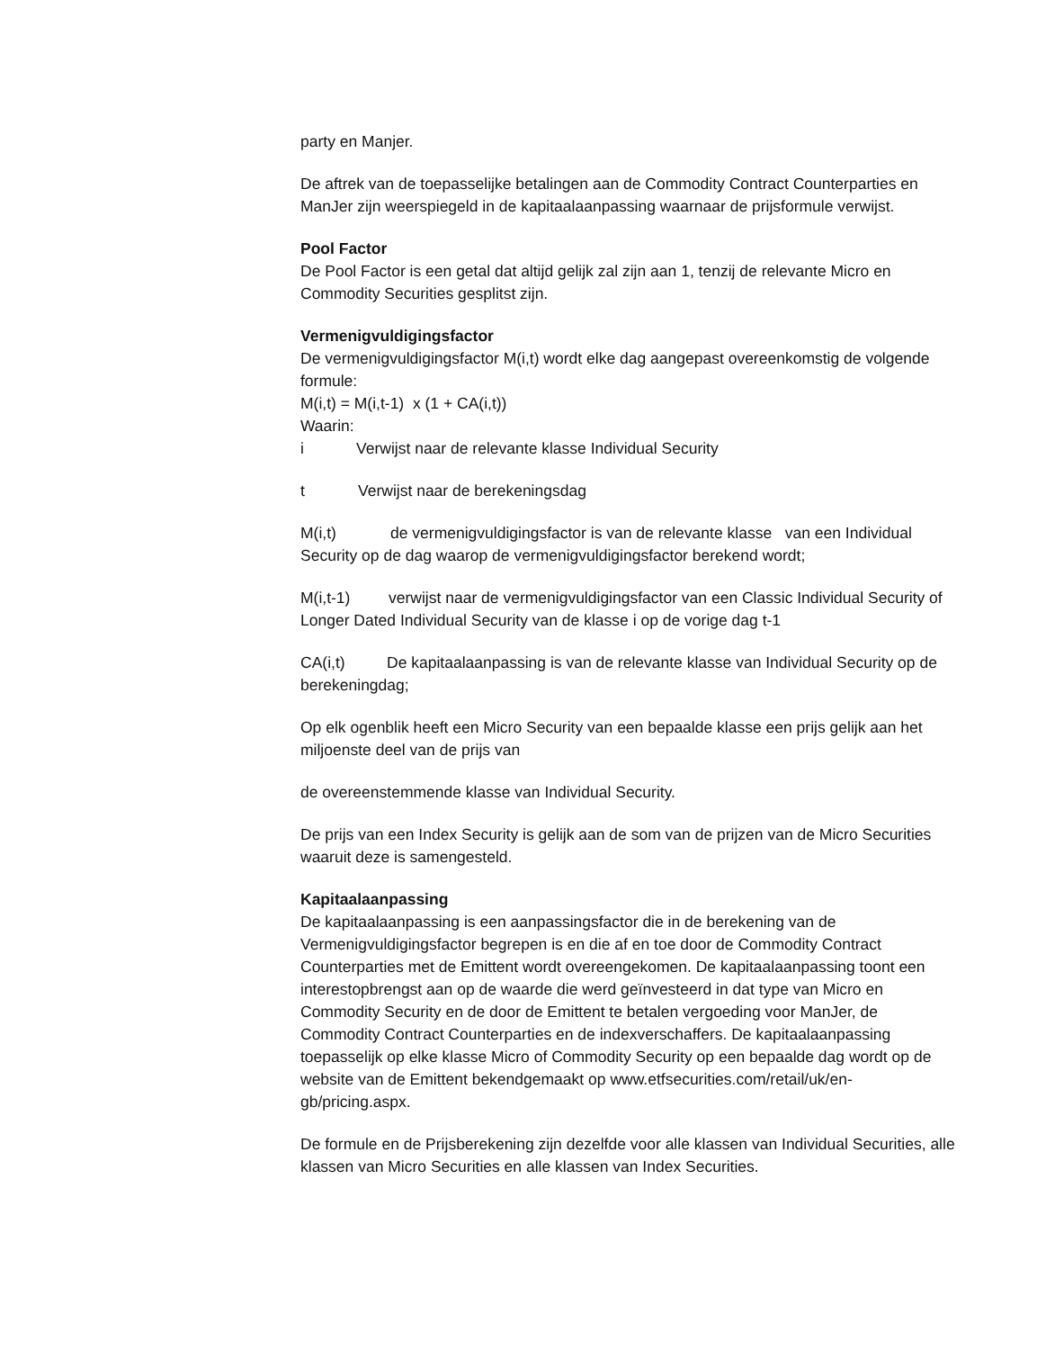party en Manjer.
De aftrek van de toepasselijke betalingen aan de Commodity Contract Counterparties en ManJer zijn weerspiegeld in de kapitaalaanpassing waarnaar de prijsformule verwijst.
Pool Factor
De Pool Factor is een getal dat altijd gelijk zal zijn aan 1, tenzij de relevante Micro en Commodity Securities gesplitst zijn.
Vermenigvuldigingsfactor
De vermenigvuldigingsfactor M(i,t) wordt elke dag aangepast overeenkomstig de volgende formule:
M(i,t) = M(i,t-1) x (1 + CA(i,t))
Waarin:
i Verwijst naar de relevante klasse Individual Security
t Verwijst naar de berekeningsdag
M(i,t) de vermenigvuldigingsfactor is van de relevante klasse van een Individual Security op de dag waarop de vermenigvuldigingsfactor berekend wordt;
M(i,t-1) verwijst naar de vermenigvuldigingsfactor van een Classic Individual Security of Longer Dated Individual Security van de klasse i op de vorige dag t-1
CA(i,t) De kapitaalaanpassing is van de relevante klasse van Individual Security op de berekeningdag;
Op elk ogenblik heeft een Micro Security van een bepaalde klasse een prijs gelijk aan het miljoenste deel van de prijs van
de overeenstemmende klasse van Individual Security.
De prijs van een Index Security is gelijk aan de som van de prijzen van de Micro Securities waaruit deze is samengesteld.
Kapitaalaanpassing
De kapitaalaanpassing is een aanpassingsfactor die in de berekening van de Vermenigvuldigingsfactor begrepen is en die af en toe door de Commodity Contract Counterparties met de Emittent wordt overeengekomen. De kapitaalaanpassing toont een interestopbrengst aan op de waarde die werd geïnvesteerd in dat type van Micro en Commodity Security en de door de Emittent te betalen vergoeding voor ManJer, de Commodity Contract Counterparties en de indexverschaffers. De kapitaalaanpassing toepasselijk op elke klasse Micro of Commodity Security op een bepaalde dag wordt op de website van de Emittent bekendgemaakt op www.etfsecurities.com/retail/uk/en-gb/pricing.aspx.
De formule en de Prijsberekening zijn dezelfde voor alle klassen van Individual Securities, alle klassen van Micro Securities en alle klassen van Index Securities.